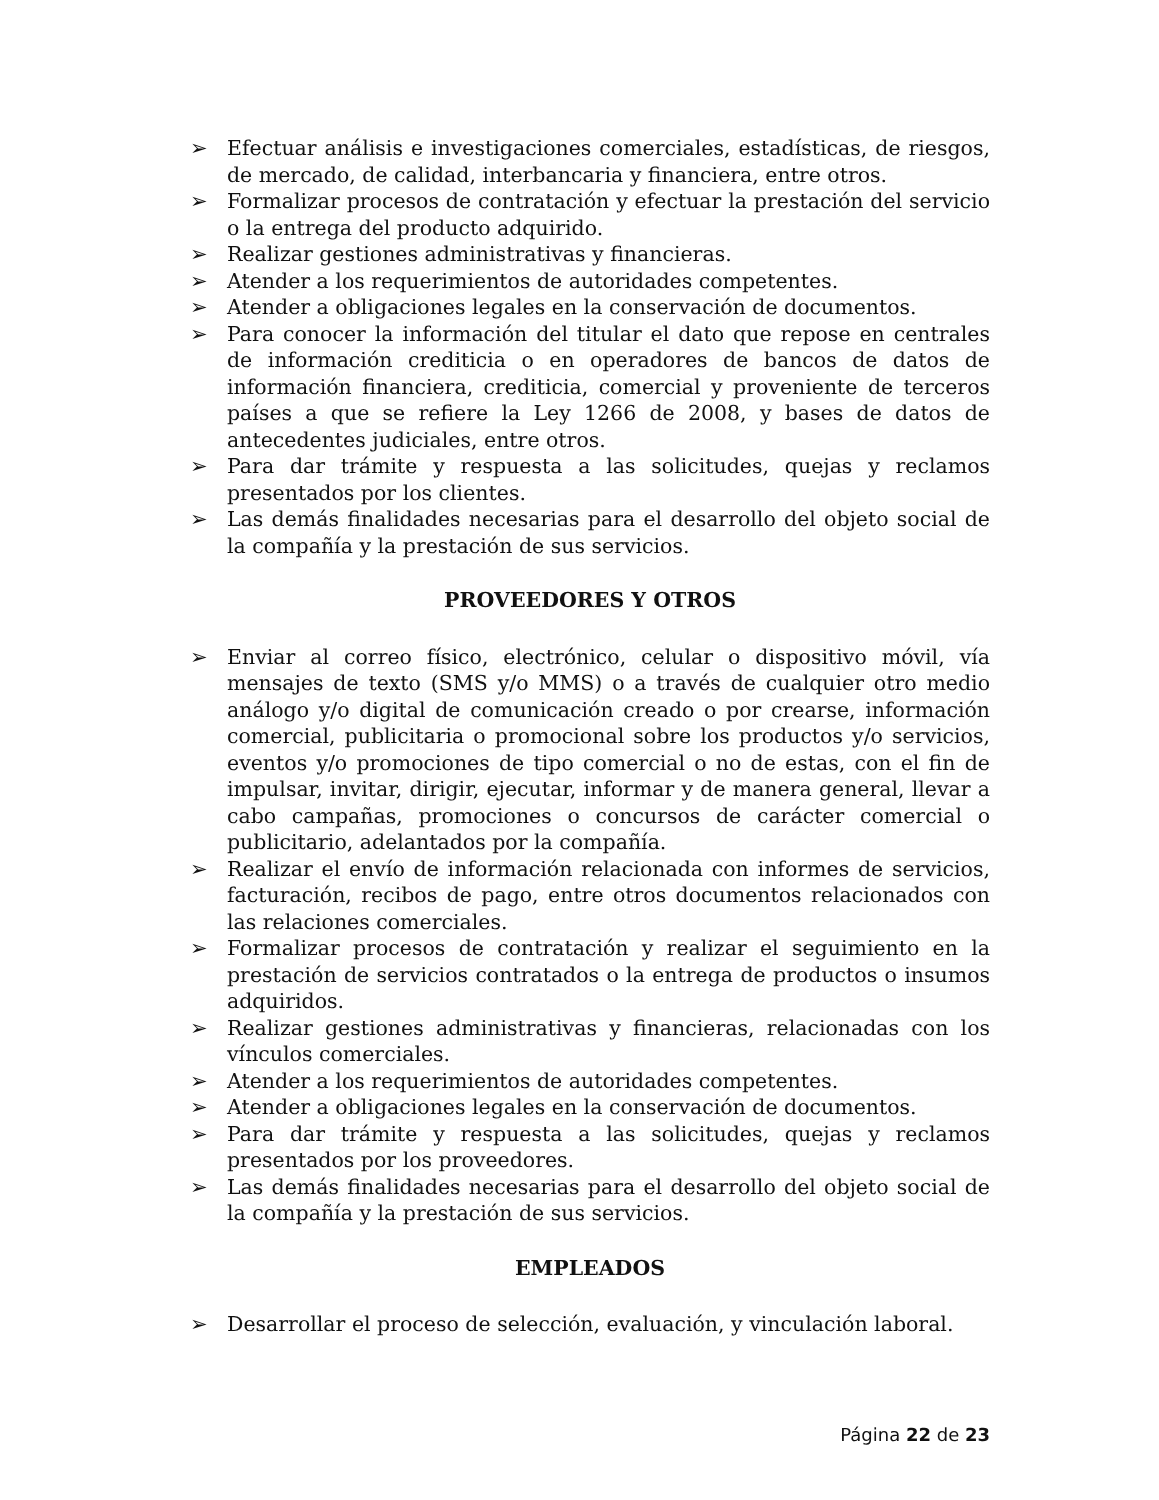➢ Efectuar análisis e investigaciones comerciales, estadísticas, de riesgos, de mercado, de calidad, interbancaria y financiera, entre otros.
➢ Formalizar procesos de contratación y efectuar la prestación del servicio o la entrega del producto adquirido.
➢ Realizar gestiones administrativas y financieras.
➢ Atender a los requerimientos de autoridades competentes.
➢ Atender a obligaciones legales en la conservación de documentos.
➢ Para conocer la información del titular el dato que repose en centrales de información crediticia o en operadores de bancos de datos de información financiera, crediticia, comercial y proveniente de terceros países a que se refiere la Ley 1266 de 2008, y bases de datos de antecedentes judiciales, entre otros.
➢ Para dar trámite y respuesta a las solicitudes, quejas y reclamos presentados por los clientes.
➢ Las demás finalidades necesarias para el desarrollo del objeto social de la compañía y la prestación de sus servicios.
PROVEEDORES Y OTROS
➢ Enviar al correo físico, electrónico, celular o dispositivo móvil, vía mensajes de texto (SMS y/o MMS) o a través de cualquier otro medio análogo y/o digital de comunicación creado o por crearse, información comercial, publicitaria o promocional sobre los productos y/o servicios, eventos y/o promociones de tipo comercial o no de estas, con el fin de impulsar, invitar, dirigir, ejecutar, informar y de manera general, llevar a cabo campañas, promociones o concursos de carácter comercial o publicitario, adelantados por la compañía.
➢ Realizar el envío de información relacionada con informes de servicios, facturación, recibos de pago, entre otros documentos relacionados con las relaciones comerciales.
➢ Formalizar procesos de contratación y realizar el seguimiento en la prestación de servicios contratados o la entrega de productos o insumos adquiridos.
➢ Realizar gestiones administrativas y financieras, relacionadas con los vínculos comerciales.
➢ Atender a los requerimientos de autoridades competentes.
➢ Atender a obligaciones legales en la conservación de documentos.
➢ Para dar trámite y respuesta a las solicitudes, quejas y reclamos presentados por los proveedores.
➢ Las demás finalidades necesarias para el desarrollo del objeto social de la compañía y la prestación de sus servicios.
EMPLEADOS
➢ Desarrollar el proceso de selección, evaluación, y vinculación laboral.
Página 22 de 23